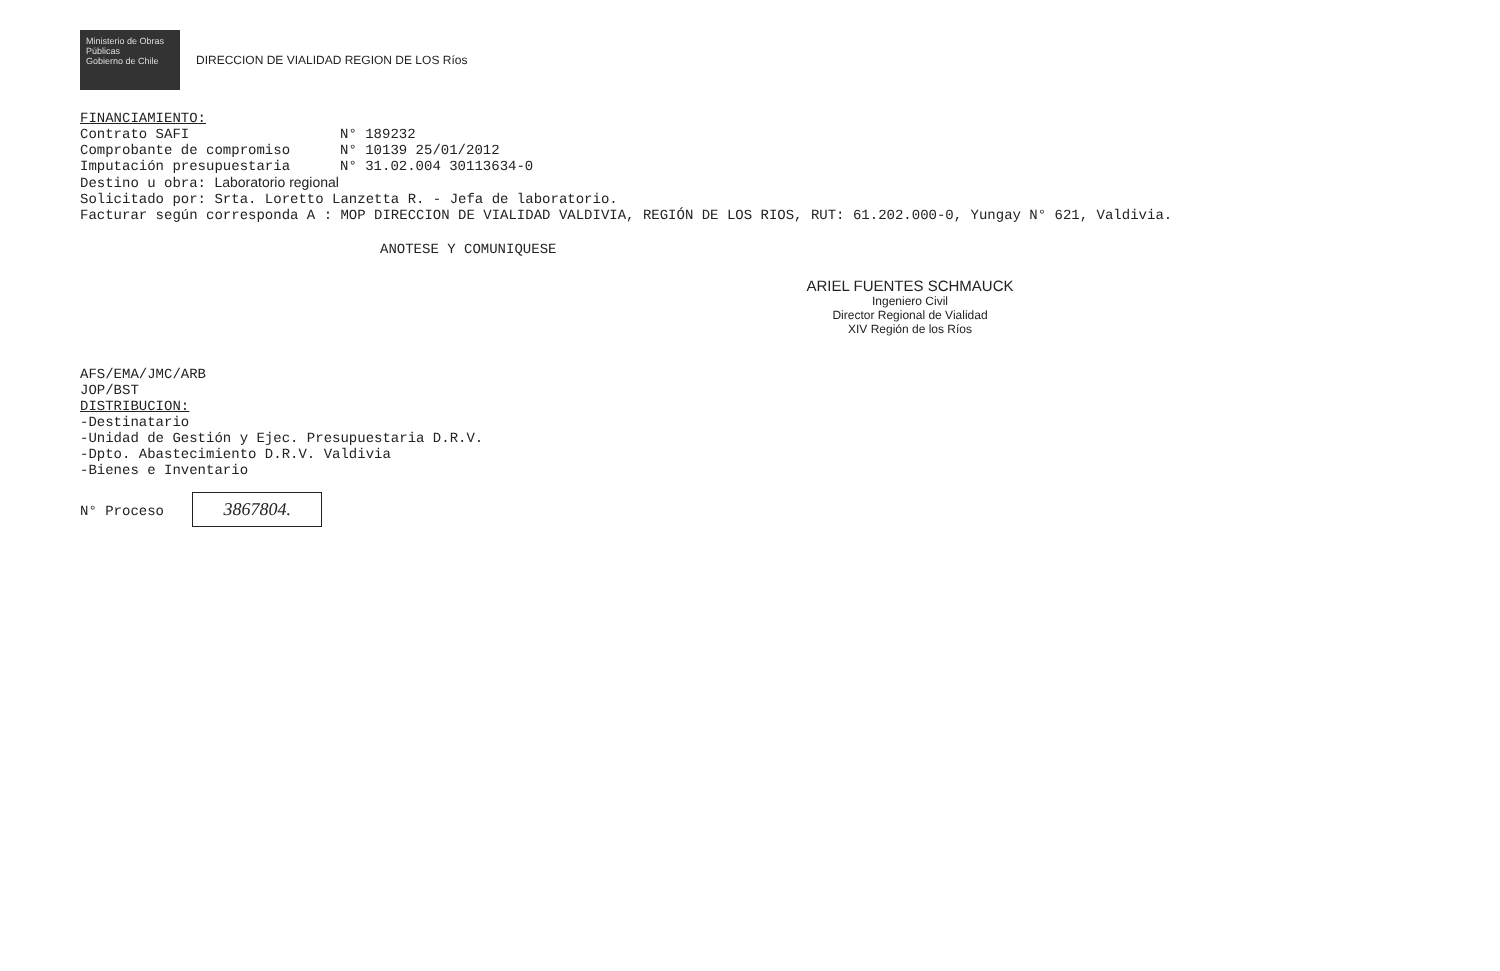Ministerio de Obras Públicas
Gobierno de Chile
DIRECCION DE VIALIDAD REGION DE LOS Ríos
FINANCIAMIENTO:
Contrato SAFI N° 189232
Comprobante de compromiso N° 10139 25/01/2012
Imputación presupuestaria N° 31.02.004 30113634-0
Destino u obra: Laboratorio regional
Solicitado por: Srta. Loretto Lanzetta R. - Jefa de laboratorio.
Facturar según corresponda A : MOP DIRECCION DE VIALIDAD VALDIVIA, REGIÓN DE LOS RIOS, RUT: 61.202.000-0, Yungay N° 621, Valdivia.
ANOTESE Y COMUNIQUESE
ARIEL FUENTES SCHMAUCK
Ingeniero Civil
Director Regional de Vialidad
XIV Región de los Ríos
AFS/EMA/JMC/ARB
JOP/BST
DISTRIBUCION:
-Destinatario
-Unidad de Gestión y Ejec. Presupuestaria D.R.V.
-Dpto. Abastecimiento D.R.V. Valdivia
-Bienes e Inventario
N° Proceso 3867804.